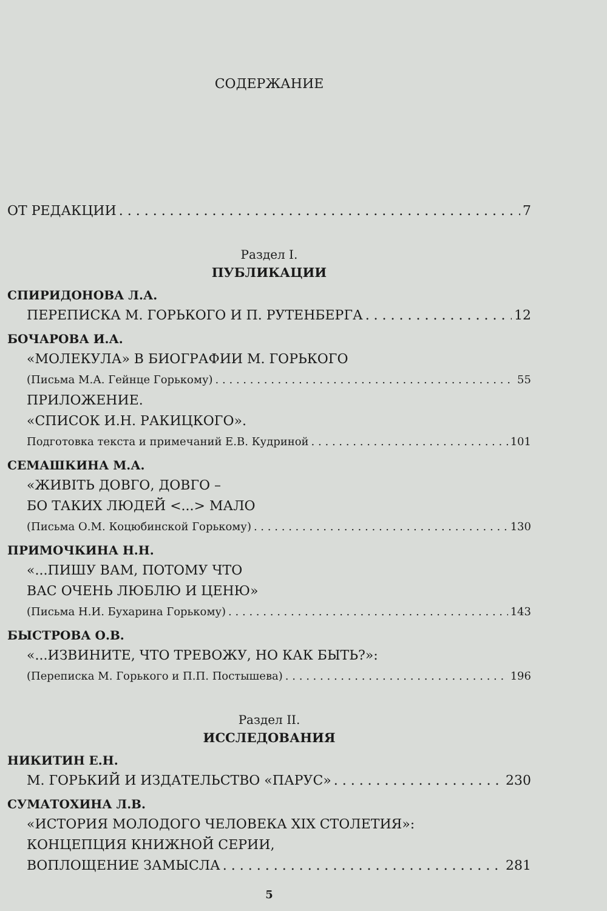СОДЕРЖАНИЕ
ОТ РЕДАКЦИИ 7
Раздел I.
ПУБЛИКАЦИИ
СПИРИДОНОВА Л.А.
ПЕРЕПИСКА М. ГОРЬКОГО И П. РУТЕНБЕРГА 12
БОЧАРОВА И.А.
«МОЛЕКУЛА» В БИОГРАФИИ М. ГОРЬКОГО
(Письма М.А. Гейнце Горькому) 55
ПРИЛОЖЕНИЕ.
«СПИСОК И.Н. РАКИЦКОГО».
Подготовка текста и примечаний Е.В. Кудриной 101
СЕМАШКИНА М.А.
«ЖИВІТЬ ДОВГО, ДОВГО –
БО ТАКИХ ЛЮДЕЙ <...> МАЛО
(Письма О.М. Коцюбинской Горькому) 130
ПРИМОЧКИНА Н.Н.
«...ПИШУ ВАМ, ПОТОМУ ЧТО
ВАС ОЧЕНЬ ЛЮБЛЮ И ЦЕНЮ»
(Письма Н.И. Бухарина Горькому) 143
БЫСТРОВА О.В.
«...ИЗВИНИТЕ, ЧТО ТРЕВОЖУ, НО КАК БЫТЬ?»:
(Переписка М. Горького и П.П. Постышева) 196
Раздел II.
ИССЛЕДОВАНИЯ
НИКИТИН Е.Н.
М. ГОРЬКИЙ И ИЗДАТЕЛЬСТВО «ПАРУС» 230
СУМАТОХИНА Л.В.
«ИСТОРИЯ МОЛОДОГО ЧЕЛОВЕКА XIX СТОЛЕТИЯ»:
КОНЦЕПЦИЯ КНИЖНОЙ СЕРИИ,
ВОПЛОЩЕНИЕ ЗАМЫСЛА 281
5